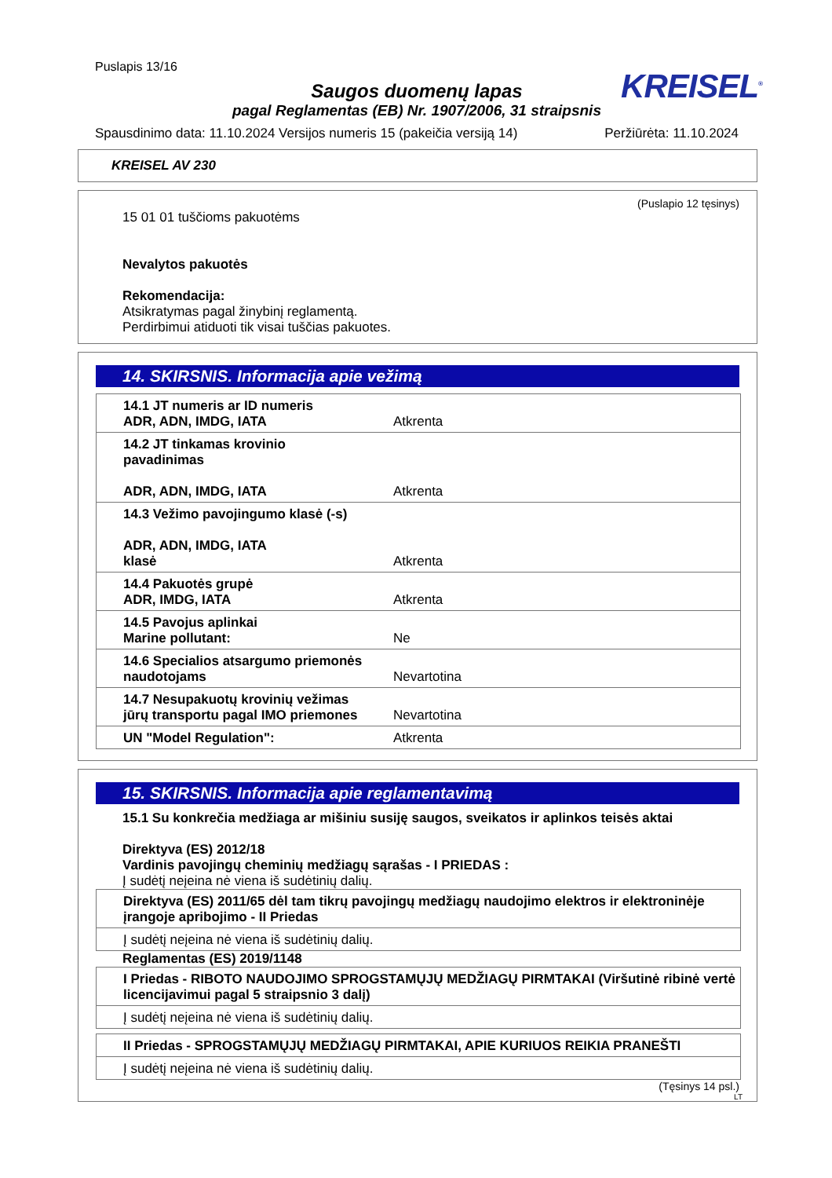Puslapis 13/16
KREISEL<sup>®</sup>
Saugos duomenų lapas
pagal Reglamentas (EB) Nr. 1907/2006, 31 straipsnis
Spausdinimo data: 11.10.2024 Versijos numeris 15 (pakeičia versiją 14) Peržiūrėta: 11.10.2024
KREISEL AV 230
(Puslapio 12 tęsinys)
15 01 01 tuščioms pakuotėms
Nevalytos pakuotės
Rekomendacija:
Atsikratymas pagal žinybinį reglamentą.
Perdirbimui atiduoti tik visai tuščias pakuotes.
14. SKIRSNIS. Informacija apie vežimą
| 14.1 JT numeris ar ID numeris ADR, ADN, IMDG, IATA | Atkrenta |
| 14.2 JT tinkamas krovinio pavadinimas ADR, ADN, IMDG, IATA | Atkrenta |
| 14.3 Vežimo pavojingumo klasė (-s) ADR, ADN, IMDG, IATA klasė | Atkrenta |
| 14.4 Pakuotės grupė ADR, IMDG, IATA | Atkrenta |
| 14.5 Pavojus aplinkai Marine pollutant: | Ne |
| 14.6 Specialios atsargumo priemonės naudotojams | Nevartotina |
| 14.7 Nesupakuotų krovinių vežimas jūrų transportu pagal IMO priemones | Nevartotina |
| UN "Model Regulation": | Atkrenta |
15. SKIRSNIS. Informacija apie reglamentavimą
15.1 Su konkrečia medžiaga ar mišiniu susiję saugos, sveikatos ir aplinkos teisės aktai
Direktyva (ES) 2012/18
Vardinis pavojingų cheminių medžiagų sąrašas - I PRIEDAS :
Į sudėtį neįeina nė viena iš sudėtinių dalių.
| Direktyva (ES) 2011/65 dėl tam tikrų pavojingų medžiagų naudojimo elektros ir elektroninėje įrangoje apribojimo - II Priedas |
| Į sudėtį neįeina nė viena iš sudėtinių dalių. |
Reglamentas (ES) 2019/1148
| I Priedas - RIBOTO NAUDOJIMO SPROGSTAMŲJŲ MEDŽIAGŲ PIRMTAKAI (Viršutinė ribinė vertė licencijavimui pagal 5 straipsnio 3 dalį) |
| Į sudėtį neįeina nė viena iš sudėtinių dalių. |
| II Priedas - SPROGSTAMŲJŲ MEDŽIAGŲ PIRMTAKAI, APIE KURIUOS REIKIA PRANEŠTI |
| Į sudėtį neįeina nė viena iš sudėtinių dalių. |
(Tęsinys 14 psl.)
LT